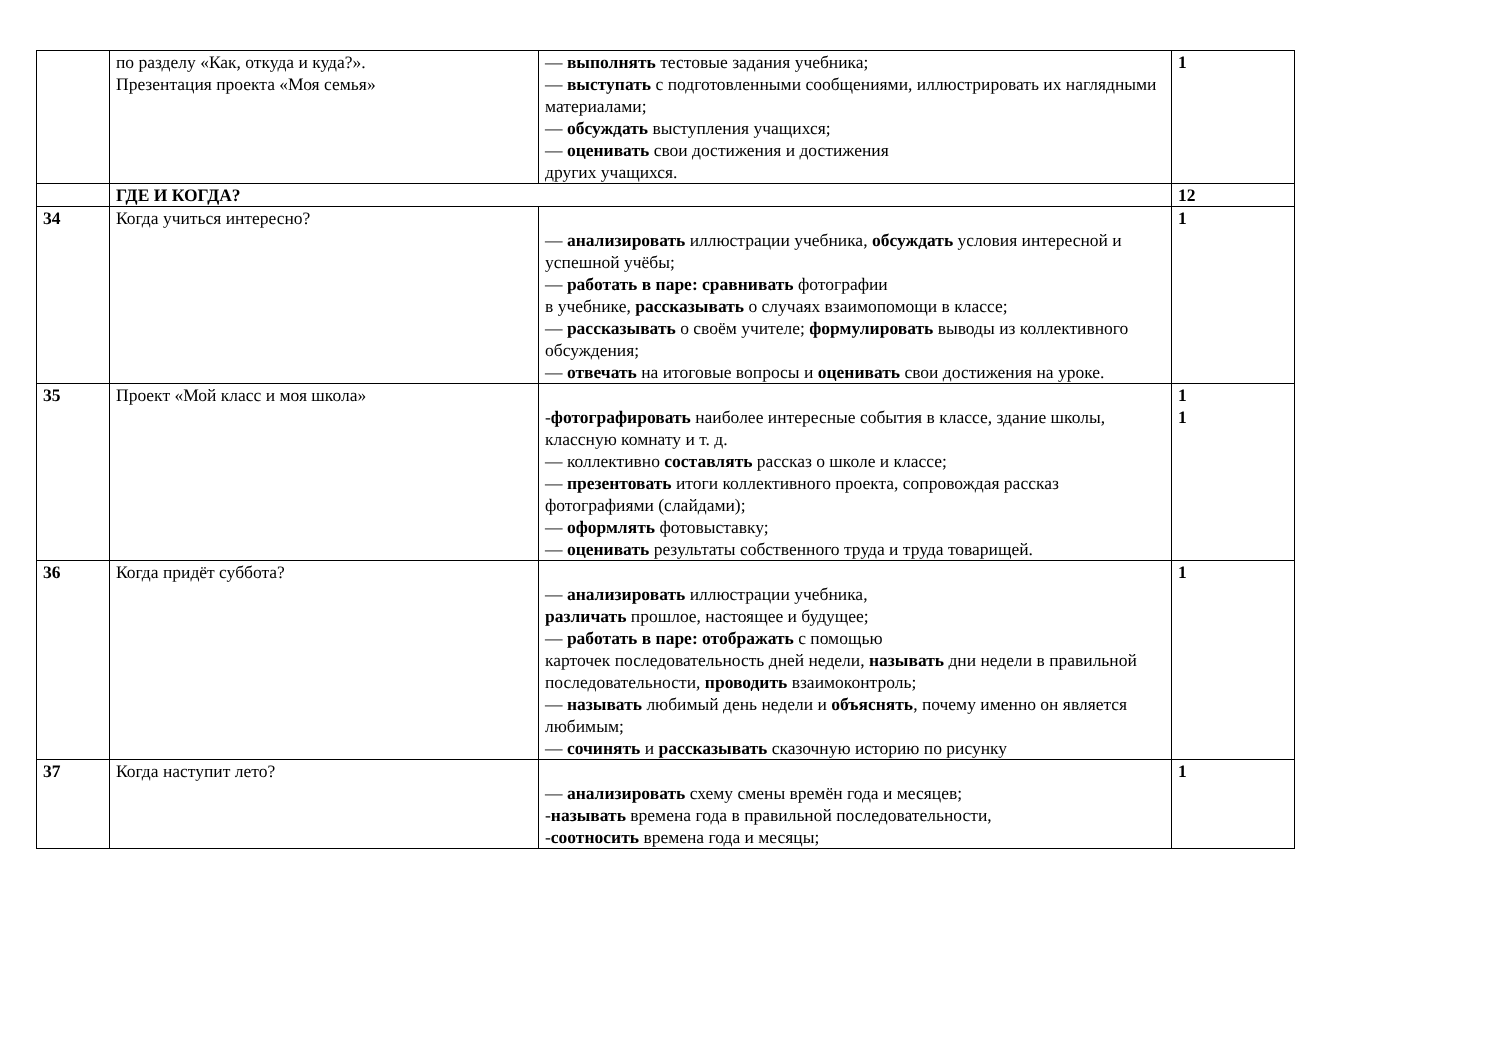| | по разделу «Как, откуда и куда?». Презентация проекта «Моя семья» | — выполнять тестовые задания учебника; — выступать с подготовленными сообщениями, иллюстрировать их наглядными материалами; — обсуждать выступления учащихся; — оценивать свои достижения и достижения других учащихся. | 1 |
| | ГДЕ И КОГДА? | | 12 |
| 34 | Когда учиться интересно? | — анализировать иллюстрации учебника, обсуждать условия интересной и успешной учёбы; — работать в паре: сравнивать фотографии в учебнике, рассказывать о случаях взаимопомощи в классе; — рассказывать о своём учителе; формулировать выводы из коллективного обсуждения; — отвечать на итоговые вопросы и оценивать свои достижения на уроке. | 1 |
| 35 | Проект «Мой класс и моя школа» | - фотографировать наиболее интересные события в классе, здание школы, классную комнату и т. д. — коллективно составлять рассказ о школе и классе; — презентовать итоги коллективного проекта, сопровождая рассказ фотографиями (слайдами); — оформлять фотовыставку; — оценивать результаты собственного труда и труда товарищей. | 1 1 |
| 36 | Когда придёт суббота? | — анализировать иллюстрации учебника, различать прошлое, настоящее и будущее; — работать в паре: отображать с помощью карточек последовательность дней недели, называть дни недели в правильной последовательности, проводить взаимоконтроль; — называть любимый день недели и объяснять , почему именно он является любимым; — сочинять и рассказывать сказочную историю по рисунку | 1 |
| 37 | Когда наступит лето? | — анализировать схему смены времён года и месяцев; - называть времена года в правильной последовательности, - соотносить времена года и месяцы; | 1 |